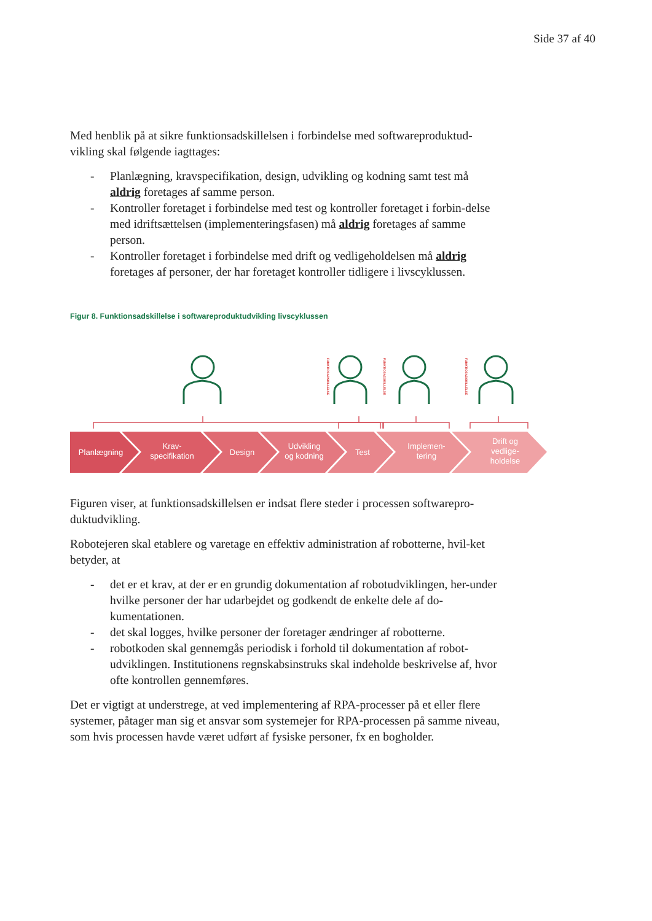Side 37 af 40
Med henblik på at sikre funktionsadskillelsen i forbindelse med softwareproduktud-vikling skal følgende iagttages:
- Planlægning, kravspecifikation, design, udvikling og kodning samt test må aldrig foretages af samme person.
- Kontroller foretaget i forbindelse med test og kontroller foretaget i forbin-delse med idriftsættelsen (implementeringsfasen) må aldrig foretages af samme person.
- Kontroller foretaget i forbindelse med drift og vedligeholdelsen må aldrig foretages af personer, der har foretaget kontroller tidligere i livscyklussen.
Figur 8. Funktionsadskillelse i softwareproduktudvikling livscyklussen
FUNKTIOSADSKILLELSE
FUNKTIOSADSKILLELSE
FUNKTIOSADSKILLELSE
Planlægning
Krav-
specifikation
Design
Udvikling
og kodning
Test
Implemen-
tering
Drift og
vedlige-
holdelse
Figuren viser, at funktionsadskillelsen er indsat flere steder i processen softwarepro-duktudvikling.
Robotejeren skal etablere og varetage en effektiv administration af robotterne, hvil-ket betyder, at
- det er et krav, at der er en grundig dokumentation af robotudviklingen, her-under hvilke personer der har udarbejdet og godkendt de enkelte dele af do-kumentationen.
- det skal logges, hvilke personer der foretager ændringer af robotterne.
- robotkoden skal gennemgås periodisk i forhold til dokumentation af robot-udviklingen. Institutionens regnskabsinstruks skal indeholde beskrivelse af, hvor ofte kontrollen gennemføres.
Det er vigtigt at understrege, at ved implementering af RPA-processer på et eller flere systemer, påtager man sig et ansvar som systemejer for RPA-processen på samme niveau, som hvis processen havde været udført af fysiske personer, fx en bogholder.